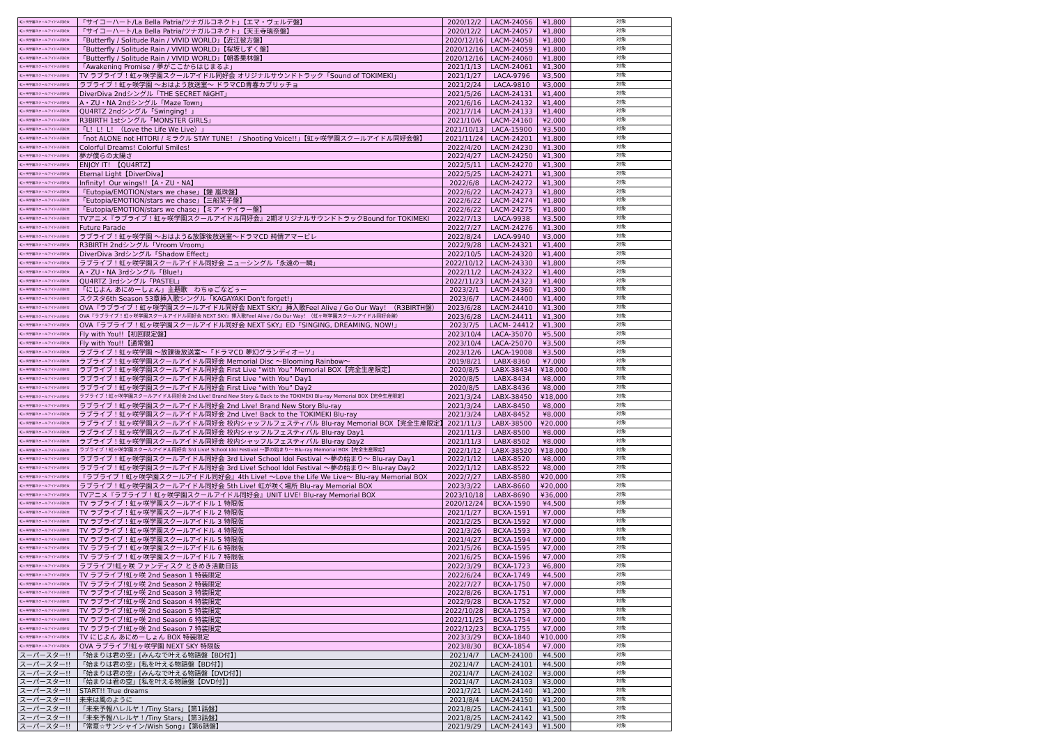| 虹ヶ咲学園スクールアイドル同好会 | 「サイコーハート/La Bella Patria/ツナガルコネクト」【エマ・ヴェルデ盤】 | 2020/12/2 | LACM-24056 | ¥1,800 | 対象 |
| 虹ヶ咲学園スクールアイドル同好会 | 「サイコーハート/La Bella Patria/ツナガルコネクト」【天王寺璃奈盤】 | 2020/12/2 | LACM-24057 | ¥1,800 | 対象 |
| 虹ヶ咲学園スクールアイドル同好会 | 「Butterfly / Solitude Rain / VIVID WORLD」【近江彼方盤】 | 2020/12/16 | LACM-24058 | ¥1,800 | 対象 |
| 虹ヶ咲学園スクールアイドル同好会 | 「Butterfly / Solitude Rain / VIVID WORLD」【桜坂しずく盤】 | 2020/12/16 | LACM-24059 | ¥1,800 | 対象 |
| 虹ヶ咲学園スクールアイドル同好会 | 「Butterfly / Solitude Rain / VIVID WORLD」【朝香果林盤】 | 2020/12/16 | LACM-24060 | ¥1,800 | 対象 |
| 虹ヶ咲学園スクールアイドル同好会 | 「Awakening Promise / 夢がここからはじまるよ」 | 2021/1/13 | LACM-24061 | ¥1,300 | 対象 |
| 虹ヶ咲学園スクールアイドル同好会 | TV ラブライブ！虹ヶ咲学園スクールアイドル同好会 オリジナルサウンドトラック「Sound of TOKIMEKI」 | 2021/1/27 | LACA-9796 | ¥3,500 | 対象 |
| 虹ヶ咲学園スクールアイドル同好会 | ラブライブ！虹ヶ咲学園 ～おはよう放送室～ ドラマCD青春カプリッチョ | 2021/2/24 | LACA-9810 | ¥3,000 | 対象 |
| 虹ヶ咲学園スクールアイドル同好会 | DiverDiva 2ndシングル「THE SECRET NiGHT」 | 2021/5/26 | LACM-24131 | ¥1,400 | 対象 |
| 虹ヶ咲学園スクールアイドル同好会 | A・ZU・NA 2ndシングル「Maze Town」 | 2021/6/16 | LACM-24132 | ¥1,400 | 対象 |
| 虹ヶ咲学園スクールアイドル同好会 | QU4RTZ 2ndシングル「Swinging！」 | 2021/7/14 | LACM-24133 | ¥1,400 | 対象 |
| 虹ヶ咲学園スクールアイドル同好会 | R3BIRTH 1stシングル「MONSTER GIRLS」 | 2021/10/6 | LACM-24160 | ¥2,000 | 対象 |
| 虹ヶ咲学園スクールアイドル同好会 | 「L！L！L！（Love the Life We Live）」 | 2021/10/13 | LACA-15900 | ¥3,500 | 対象 |
| 虹ヶ咲学園スクールアイドル同好会 | 「not ALONE not HITORI / ミラクル STAY TUNE！ / Shooting Voice!!」【虹ヶ咲学園スクールアイドル同好会盤】 | 2021/11/24 | LACM-24201 | ¥1,800 | 対象 |
| 虹ヶ咲学園スクールアイドル同好会 | Colorful Dreams! Colorful Smiles! | 2022/4/20 | LACM-24230 | ¥1,300 | 対象 |
| 虹ヶ咲学園スクールアイドル同好会 | 夢が僕らの太陽さ | 2022/4/27 | LACM-24250 | ¥1,300 | 対象 |
| 虹ヶ咲学園スクールアイドル同好会 | ENJOY IT！【QU4RTZ】 | 2022/5/11 | LACM-24270 | ¥1,300 | 対象 |
| 虹ヶ咲学園スクールアイドル同好会 | Eternal Light【DiverDiva】 | 2022/5/25 | LACM-24271 | ¥1,300 | 対象 |
| 虹ヶ咲学園スクールアイドル同好会 | Infinity！Our wings!!【A・ZU・NA】 | 2022/6/8 | LACM-24272 | ¥1,300 | 対象 |
| 虹ヶ咲学園スクールアイドル同好会 | 「Eutopia/EMOTION/stars we chase」【鐘 嵐珠盤】 | 2022/6/22 | LACM-24273 | ¥1,800 | 対象 |
| 虹ヶ咲学園スクールアイドル同好会 | 「Eutopia/EMOTION/stars we chase」【三船栞子盤】 | 2022/6/22 | LACM-24274 | ¥1,800 | 対象 |
| 虹ヶ咲学園スクールアイドル同好会 | 「Eutopia/EMOTION/stars we chase」【ミア・テイラー盤】 | 2022/6/22 | LACM-24275 | ¥1,800 | 対象 |
| 虹ヶ咲学園スクールアイドル同好会 | TVアニメ『ラブライブ！虹ヶ咲学園スクールアイドル同好会』2期オリジナルサウンドトラックBound for TOKIMEKI | 2022/7/13 | LACA-9938 | ¥3,500 | 対象 |
| 虹ヶ咲学園スクールアイドル同好会 | Future Parade | 2022/7/27 | LACM-24276 | ¥1,300 | 対象 |
| 虹ヶ咲学園スクールアイドル同好会 | ラブライブ！虹ヶ咲学園 ～おはよう&放課後放送室～ドラマCD 純情アマービレ | 2022/8/24 | LACA-9940 | ¥3,000 | 対象 |
| 虹ヶ咲学園スクールアイドル同好会 | R3BIRTH 2ndシングル「Vroom Vroom」 | 2022/9/28 | LACM-24321 | ¥1,400 | 対象 |
| 虹ヶ咲学園スクールアイドル同好会 | DiverDiva 3rdシングル「Shadow Effect」 | 2022/10/5 | LACM-24320 | ¥1,400 | 対象 |
| 虹ヶ咲学園スクールアイドル同好会 | ラブライブ！虹ヶ咲学園スクールアイドル同好会 ニューシングル「永遠の一瞬」 | 2022/10/12 | LACM-24330 | ¥1,800 | 対象 |
| 虹ヶ咲学園スクールアイドル同好会 | A・ZU・NA 3rdシングル「Blue!」 | 2022/11/2 | LACM-24322 | ¥1,400 | 対象 |
| 虹ヶ咲学園スクールアイドル同好会 | QU4RTZ 3rdシングル「PASTEL」 | 2022/11/23 | LACM-24323 | ¥1,400 | 対象 |
| 虹ヶ咲学園スクールアイドル同好会 | 「にじよん あにめーしょん」主題歌 わちゅごなどぅー | 2023/2/1 | LACM-24360 | ¥1,300 | 対象 |
| 虹ヶ咲学園スクールアイドル同好会 | スクスタ6th Season 53章挿入歌シングル「KAGAYAKI Don't forget!」 | 2023/6/7 | LACM-24400 | ¥1,400 | 対象 |
| 虹ヶ咲学園スクールアイドル同好会 | OVA『ラブライブ！虹ヶ咲学園スクールアイドル同好会 NEXT SKY』挿入歌Feel Alive / Go Our Way！（R3BIRTH盤） | 2023/6/28 | LACM-24410 | ¥1,300 | 対象 |
| 虹ヶ咲学園スクールアイドル同好会 | OVA『ラブライブ！虹ヶ咲学園スクールアイドル同好会 NEXT SKY』挿入歌Feel Alive / Go Our Way！（虹ヶ咲学園スクールアイドル同好会盤） | 2023/6/28 | LACM-24411 | ¥1,300 | 対象 |
| 虹ヶ咲学園スクールアイドル同好会 | OVA『ラブライブ！虹ヶ咲学園スクールアイドル同好会 NEXT SKY』ED「SINGING, DREAMING, NOW!」 | 2023/7/5 | LACM- 24412 | ¥1,300 | 対象 |
| 虹ヶ咲学園スクールアイドル同好会 | Fly with You!!【初回限定盤】 | 2023/10/4 | LACA-35070 | ¥5,500 | 対象 |
| 虹ヶ咲学園スクールアイドル同好会 | Fly with You!!【通常盤】 | 2023/10/4 | LACA-25070 | ¥3,500 | 対象 |
| 虹ヶ咲学園スクールアイドル同好会 | ラブライブ！虹ヶ咲学園 ～放課後放送室～「ドラマCD 夢幻グランディオーソ」 | 2023/12/6 | LACA-19008 | ¥3,500 | 対象 |
| 虹ヶ咲学園スクールアイドル同好会 | ラブライブ！虹ヶ咲学園スクールアイドル同好会 Memorial Disc ～Blooming Rainbow～ | 2019/8/21 | LABX-8360 | ¥7,000 | 対象 |
| 虹ヶ咲学園スクールアイドル同好会 | ラブライブ！虹ヶ咲学園スクールアイドル同好会 First Live “with You” Memorial BOX【完全生産限定】 | 2020/8/5 | LABX-38434 | ¥18,000 | 対象 |
| 虹ヶ咲学園スクールアイドル同好会 | ラブライブ！虹ヶ咲学園スクールアイドル同好会 First Live “with You” Day1 | 2020/8/5 | LABX-8434 | ¥8,000 | 対象 |
| 虹ヶ咲学園スクールアイドル同好会 | ラブライブ！虹ヶ咲学園スクールアイドル同好会 First Live “with You” Day2 | 2020/8/5 | LABX-8436 | ¥8,000 | 対象 |
| 虹ヶ咲学園スクールアイドル同好会 | ラブライブ！虹ヶ咲学園スクールアイドル同好会 2nd Live! Brand New Story & Back to the TOKIMEKI Blu-ray Memorial BOX【完全生産限定】 | 2021/3/24 | LABX-38450 | ¥18,000 | 対象 |
| 虹ヶ咲学園スクールアイドル同好会 | ラブライブ！虹ヶ咲学園スクールアイドル同好会 2nd Live! Brand New Story Blu-ray | 2021/3/24 | LABX-8450 | ¥8,000 | 対象 |
| 虹ヶ咲学園スクールアイドル同好会 | ラブライブ！虹ヶ咲学園スクールアイドル同好会 2nd Live! Back to the TOKIMEKI Blu-ray | 2021/3/24 | LABX-8452 | ¥8,000 | 対象 |
| 虹ヶ咲学園スクールアイドル同好会 | ラブライブ！虹ヶ咲学園スクールアイドル同好会 校内シャッフルフェスティバル Blu-ray Memorial BOX【完全生産限定】 | 2021/11/3 | LABX-38500 | ¥20,000 | 対象 |
| 虹ヶ咲学園スクールアイドル同好会 | ラブライブ！虹ヶ咲学園スクールアイドル同好会 校内シャッフルフェスティバル Blu-ray Day1 | 2021/11/3 | LABX-8500 | ¥8,000 | 対象 |
| 虹ヶ咲学園スクールアイドル同好会 | ラブライブ！虹ヶ咲学園スクールアイドル同好会 校内シャッフルフェスティバル Blu-ray Day2 | 2021/11/3 | LABX-8502 | ¥8,000 | 対象 |
| 虹ヶ咲学園スクールアイドル同好会 | ラブライブ！虹ヶ咲学園スクールアイドル同好会 3rd Live! School Idol Festival ～夢の始まり～ Blu-ray Memorial BOX【完全生産限定】 | 2022/1/12 | LABX-38520 | ¥18,000 | 対象 |
| 虹ヶ咲学園スクールアイドル同好会 | ラブライブ！虹ヶ咲学園スクールアイドル同好会 3rd Live! School Idol Festival ～夢の始まり～ Blu-ray Day1 | 2022/1/12 | LABX-8520 | ¥8,000 | 対象 |
| 虹ヶ咲学園スクールアイドル同好会 | ラブライブ！虹ヶ咲学園スクールアイドル同好会 3rd Live! School Idol Festival ～夢の始まり～ Blu-ray Day2 | 2022/1/12 | LABX-8522 | ¥8,000 | 対象 |
| 虹ヶ咲学園スクールアイドル同好会 | 『ラブライブ！虹ヶ咲学園スクールアイドル同好会』4th Live! ～Love the Life We Live～ Blu-ray Memorial BOX | 2022/7/27 | LABX-8580 | ¥20,000 | 対象 |
| 虹ヶ咲学園スクールアイドル同好会 | ラブライブ！虹ヶ咲学園スクールアイドル同好会 5th Live! 虹が咲く場所 Blu-ray Memorial BOX | 2023/3/22 | LABX-8660 | ¥20,000 | 対象 |
| 虹ヶ咲学園スクールアイドル同好会 | TVアニメ『ラブライブ！虹ヶ咲学園スクールアイドル同好会』UNIT LIVE! Blu-ray Memorial BOX | 2023/10/18 | LABX-8690 | ¥36,000 | 対象 |
| 虹ヶ咲学園スクールアイドル同好会 | TV ラブライブ！虹ヶ咲学園スクールアイドル 1 特限版 | 2020/12/24 | BCXA-1590 | ¥4,500 | 対象 |
| 虹ヶ咲学園スクールアイドル同好会 | TV ラブライブ！虹ヶ咲学園スクールアイドル 2 特限版 | 2021/1/27 | BCXA-1591 | ¥7,000 | 対象 |
| 虹ヶ咲学園スクールアイドル同好会 | TV ラブライブ！虹ヶ咲学園スクールアイドル 3 特限版 | 2021/2/25 | BCXA-1592 | ¥7,000 | 対象 |
| 虹ヶ咲学園スクールアイドル同好会 | TV ラブライブ！虹ヶ咲学園スクールアイドル 4 特限版 | 2021/3/26 | BCXA-1593 | ¥7,000 | 対象 |
| 虹ヶ咲学園スクールアイドル同好会 | TV ラブライブ！虹ヶ咲学園スクールアイドル 5 特限版 | 2021/4/27 | BCXA-1594 | ¥7,000 | 対象 |
| 虹ヶ咲学園スクールアイドル同好会 | TV ラブライブ！虹ヶ咲学園スクールアイドル 6 特限版 | 2021/5/26 | BCXA-1595 | ¥7,000 | 対象 |
| 虹ヶ咲学園スクールアイドル同好会 | TV ラブライブ！虹ヶ咲学園スクールアイドル 7 特限版 | 2021/6/25 | BCXA-1596 | ¥7,000 | 対象 |
| 虹ヶ咲学園スクールアイドル同好会 | ラブライブ!虹ヶ咲 ファンディスク ときめき活動日誌 | 2022/3/29 | BCXA-1723 | ¥6,800 | 対象 |
| 虹ヶ咲学園スクールアイドル同好会 | TV ラブライブ!虹ヶ咲 2nd Season 1 特装限定 | 2022/6/24 | BCXA-1749 | ¥4,500 | 対象 |
| 虹ヶ咲学園スクールアイドル同好会 | TV ラブライブ!虹ヶ咲 2nd Season 2 特装限定 | 2022/7/27 | BCXA-1750 | ¥7,000 | 対象 |
| 虹ヶ咲学園スクールアイドル同好会 | TV ラブライブ!虹ヶ咲 2nd Season 3 特装限定 | 2022/8/26 | BCXA-1751 | ¥7,000 | 対象 |
| 虹ヶ咲学園スクールアイドル同好会 | TV ラブライブ!虹ヶ咲 2nd Season 4 特装限定 | 2022/9/28 | BCXA-1752 | ¥7,000 | 対象 |
| 虹ヶ咲学園スクールアイドル同好会 | TV ラブライブ!虹ヶ咲 2nd Season 5 特装限定 | 2022/10/28 | BCXA-1753 | ¥7,000 | 対象 |
| 虹ヶ咲学園スクールアイドル同好会 | TV ラブライブ!虹ヶ咲 2nd Season 6 特装限定 | 2022/11/25 | BCXA-1754 | ¥7,000 | 対象 |
| 虹ヶ咲学園スクールアイドル同好会 | TV ラブライブ!虹ヶ咲 2nd Season 7 特装限定 | 2022/12/23 | BCXA-1755 | ¥7,000 | 対象 |
| 虹ヶ咲学園スクールアイドル同好会 | TV にじよん あにめーしょん BOX 特装限定 | 2023/3/29 | BCXA-1840 | ¥10,000 | 対象 |
| 虹ヶ咲学園スクールアイドル同好会 | OVA ラブライブ!虹ヶ咲学園 NEXT SKY 特限版 | 2023/8/30 | BCXA-1854 | ¥7,000 | 対象 |
| スーパースター!! | 「始まりは君の空」[みんなで叶える物語盤【BD付】] | 2021/4/7 | LACM-24100 | ¥4,500 | 対象 |
| スーパースター!! | 「始まりは君の空」[私を叶える物語盤【BD付】] | 2021/4/7 | LACM-24101 | ¥4,500 | 対象 |
| スーパースター!! | 「始まりは君の空」[みんなで叶える物語盤【DVD付】] | 2021/4/7 | LACM-24102 | ¥3,000 | 対象 |
| スーパースター!! | 「始まりは君の空」[私を叶える物語盤【DVD付】] | 2021/4/7 | LACM-24103 | ¥3,000 | 対象 |
| スーパースター!! | START!! True dreams | 2021/7/21 | LACM-24140 | ¥1,200 | 対象 |
| スーパースター!! | 未来は風のように | 2021/8/4 | LACM-24150 | ¥1,200 | 対象 |
| スーパースター!! | 「未来予報ハレルヤ！/Tiny Stars」【第1話盤】 | 2021/8/25 | LACM-24141 | ¥1,500 | 対象 |
| スーパースター!! | 「未来予報ハレルヤ！/Tiny Stars」【第3話盤】 | 2021/8/25 | LACM-24142 | ¥1,500 | 対象 |
| スーパースター!! | 「常夏☆サンシャイン/Wish Song」【第6話盤】 | 2021/9/29 | LACM-24143 | ¥1,500 | 対象 |